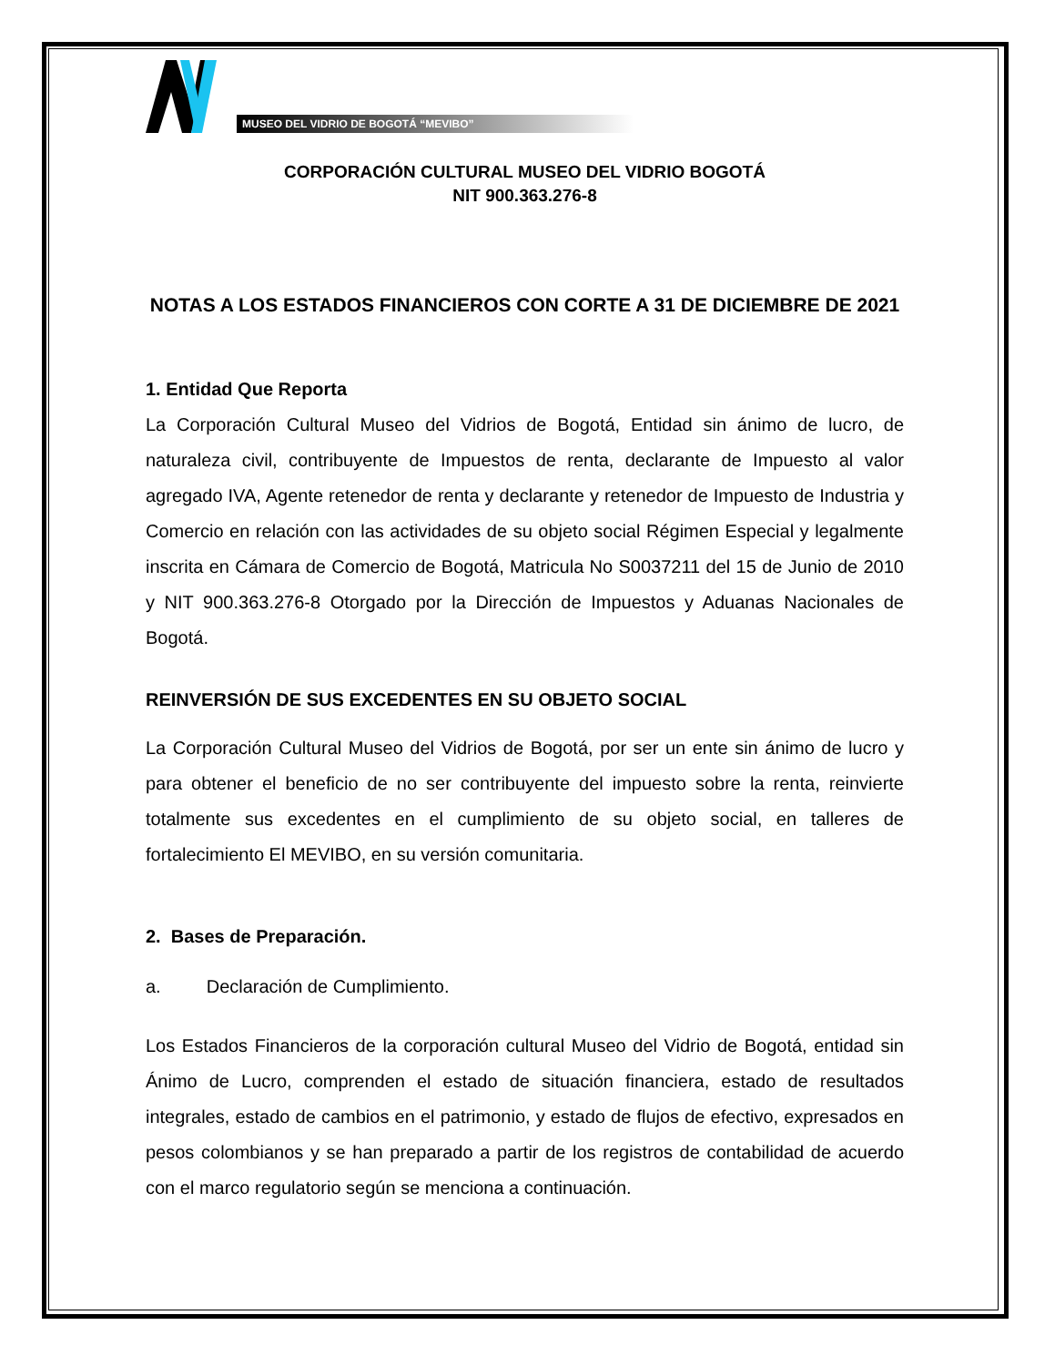MUSEO DEL VIDRIO DE BOGOTÁ “MEVIBO”
CORPORACIÓN CULTURAL MUSEO DEL VIDRIO BOGOTÁ
NIT 900.363.276-8
NOTAS A LOS ESTADOS FINANCIEROS CON CORTE A 31 DE DICIEMBRE DE 2021
1. Entidad Que Reporta
La Corporación Cultural Museo del Vidrios de Bogotá, Entidad sin ánimo de lucro, de naturaleza civil, contribuyente de Impuestos de renta, declarante de Impuesto al valor agregado IVA, Agente retenedor de renta y declarante y retenedor de Impuesto de Industria y Comercio en relación con las actividades de su objeto social Régimen Especial y legalmente inscrita en Cámara de Comercio de Bogotá, Matricula No S0037211 del 15 de Junio de 2010 y NIT 900.363.276-8 Otorgado por la Dirección de Impuestos y Aduanas Nacionales de Bogotá.
REINVERSIÓN DE SUS EXCEDENTES EN SU OBJETO SOCIAL
La Corporación Cultural Museo del Vidrios de Bogotá, por ser un ente sin ánimo de lucro y para obtener el beneficio de no ser contribuyente del impuesto sobre la renta, reinvierte totalmente sus excedentes en el cumplimiento de su objeto social, en talleres de fortalecimiento El MEVIBO, en su versión comunitaria.
2. Bases de Preparación.
a. Declaración de Cumplimiento.
Los Estados Financieros de la corporación cultural Museo del Vidrio de Bogotá, entidad sin Ánimo de Lucro, comprenden el estado de situación financiera, estado de resultados integrales, estado de cambios en el patrimonio, y estado de flujos de efectivo, expresados en pesos colombianos y se han preparado a partir de los registros de contabilidad de acuerdo con el marco regulatorio según se menciona a continuación.